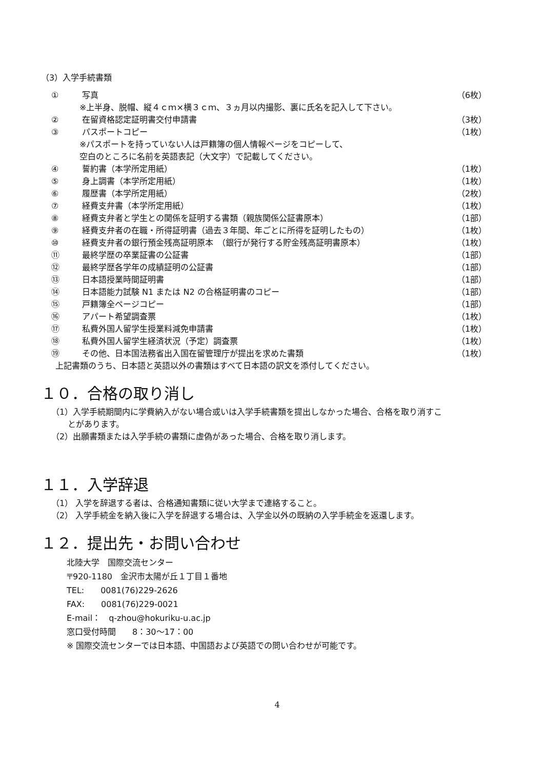（3）入学手続書類
① 写真 （6枚）
※上半身、脱帽、縦４ｃｍ×横３ｃｍ、３ヵ月以内撮影、裏に氏名を記入して下さい。
② 在留資格認定証明書交付申請書 （3枚）
③ パスポートコピー （1枚）
※パスポートを持っていない人は戸籍簿の個人情報ページをコピーして、
空白のところに名前を英語表記（大文字）で記載してください。
④ 誓約書（本学所定用紙） （1枚）
⑤ 身上調書（本学所定用紙） （1枚）
⑥ 履歴書（本学所定用紙） （2枚）
⑦ 経費支弁書（本学所定用紙） （1枚）
⑧ 経費支弁者と学生との関係を証明する書類（親族関係公証書原本） （1部）
⑨ 経費支弁者の在職・所得証明書（過去３年間、年ごとに所得を証明したもの） （1枚）
⑩ 経費支弁者の銀行預金残高証明原本　（銀行が発行する貯金残高証明書原本） （1枚）
⑪ 最終学歴の卒業証書の公証書 （1部）
⑫ 最終学歴各学年の成績証明の公証書 （1部）
⑬ 日本語授業時間証明書 （1部）
⑭ 日本語能力試験 N1 または N2 の合格証明書のコピー （1部）
⑮ 戸籍簿全ページコピー （1部）
⑯ アパート希望調査票 （1枚）
⑰ 私費外国人留学生授業料減免申請書 （1枚）
⑱ 私費外国人留学生経済状況（予定）調査票 （1枚）
⑲ その他、日本国法務省出入国在留管理庁が提出を求めた書類 （1枚）
上記書類のうち、日本語と英語以外の書類はすべて日本語の訳文を添付してください。
１０．合格の取り消し
（1）入学手続期間内に学費納入がない場合或いは入学手続書類を提出しなかった場合、合格を取り消すこ
　　とがあります。
（2）出願書類または入学手続の書類に虚偽があった場合、合格を取り消します。
１１．入学辞退
（1） 入学を辞退する者は、合格通知書類に従い大学まで連絡すること。
（2） 入学手続金を納入後に入学を辞退する場合は、入学金以外の既納の入学手続金を返還します。
１２．提出先・お問い合わせ
北陸大学　国際交流センター
〒920-1180　金沢市太陽が丘１丁目１番地
TEL:　　0081(76)229-2626
FAX:　　0081(76)229-0021
E-mail：　q-zhou@hokuriku-u.ac.jp
窓口受付時間　　8：30～17：00
※ 国際交流センターでは日本語、中国語および英語での問い合わせが可能です。
4